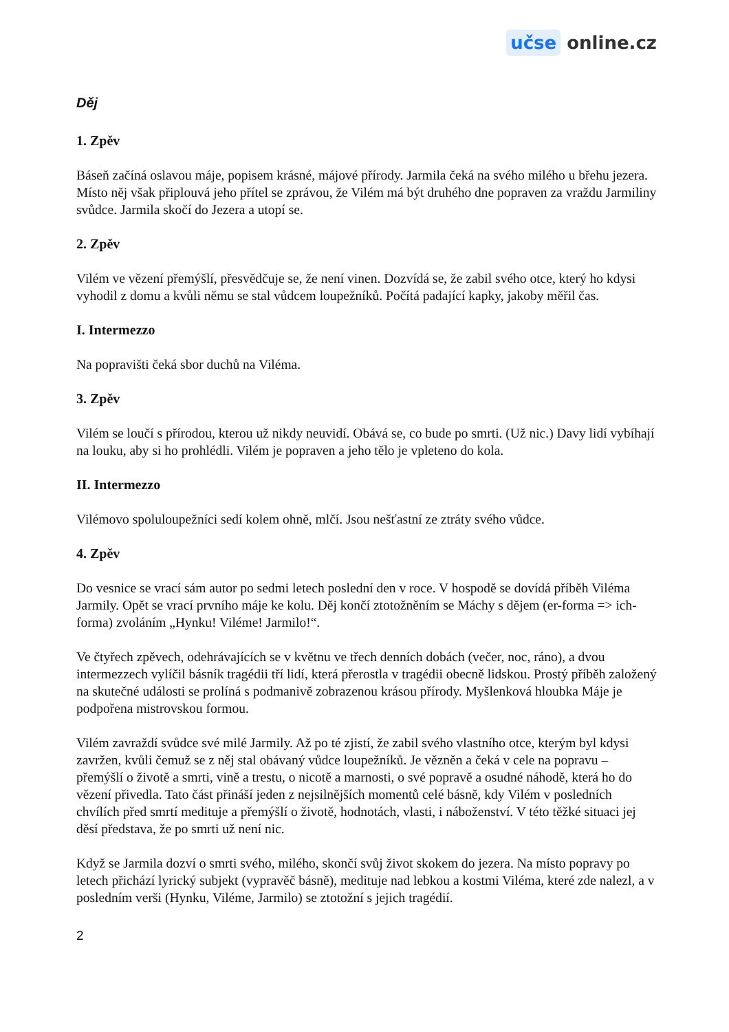učse online.cz
Děj
1. Zpěv
Báseň začíná oslavou máje, popisem krásné, májové přírody. Jarmila čeká na svého milého u břehu jezera. Místo něj však připlouvá jeho přítel se zprávou, že Vilém má být druhého dne popraven za vraždu Jarmiliny svůdce. Jarmila skočí do Jezera a utopí se.
2. Zpěv
Vilém ve vězení přemýšlí, přesvědčuje se, že není vinen. Dozvídá se, že zabil svého otce, který ho kdysi vyhodil z domu a kvůli němu se stal vůdcem loupežníků. Počítá padající kapky, jakoby měřil čas.
I. Intermezzo
Na popravišti čeká sbor duchů na Viléma.
3. Zpěv
Vilém se loučí s přírodou, kterou už nikdy neuvidí. Obává se, co bude po smrti. (Už nic.) Davy lidí vybíhají na louku, aby si ho prohlédli. Vilém je popraven a jeho tělo je vpleteno do kola.
II. Intermezzo
Vilémovo spoluloupežníci sedí kolem ohně, mlčí. Jsou nešťastní ze ztráty svého vůdce.
4. Zpěv
Do vesnice se vrací sám autor po sedmi letech poslední den v roce. V hospodě se dovídá příběh Viléma Jarmily. Opět se vrací prvního máje ke kolu. Děj končí ztotožněním se Máchy s dějem (er-forma => ich-forma) zvoláním „Hynku! Viléme! Jarmilo!“.
Ve čtyřech zpěvech, odehrávajících se v květnu ve třech denních dobách (večer, noc, ráno), a dvou intermezzech vylíčil básník tragédii tří lidí, která přerostla v tragédii obecně lidskou. Prostý příběh založený na skutečné události se prolíná s podmanivě zobrazenou krásou přírody. Myšlenková hloubka Máje je podpořena mistrovskou formou.
Vilém zavraždí svůdce své milé Jarmily. Až po té zjistí, že zabil svého vlastního otce, kterým byl kdysi zavržen, kvůli čemuž se z něj stal obávaný vůdce loupežníků. Je vězněn a čeká v cele na popravu – přemýšlí o životě a smrti, vině a trestu, o nicotě a marnosti, o své popravě a osudné náhodě, která ho do vězení přivedla. Tato část přináší jeden z nejsilnějších momentů celé básně, kdy Vilém v posledních chvílích před smrtí medituje a přemýšlí o životě, hodnotách, vlasti, i náboženství. V této těžké situaci jej děsí představa, že po smrti už není nic.
Když se Jarmila dozví o smrti svého, milého, skončí svůj život skokem do jezera. Na místo popravy po letech přichází lyrický subjekt (vypravěč básně), medituje nad lebkou a kostmi Viléma, které zde nalezl, a v posledním verši (Hynku, Viléme, Jarmilo) se ztotožní s jejich tragédií.
2